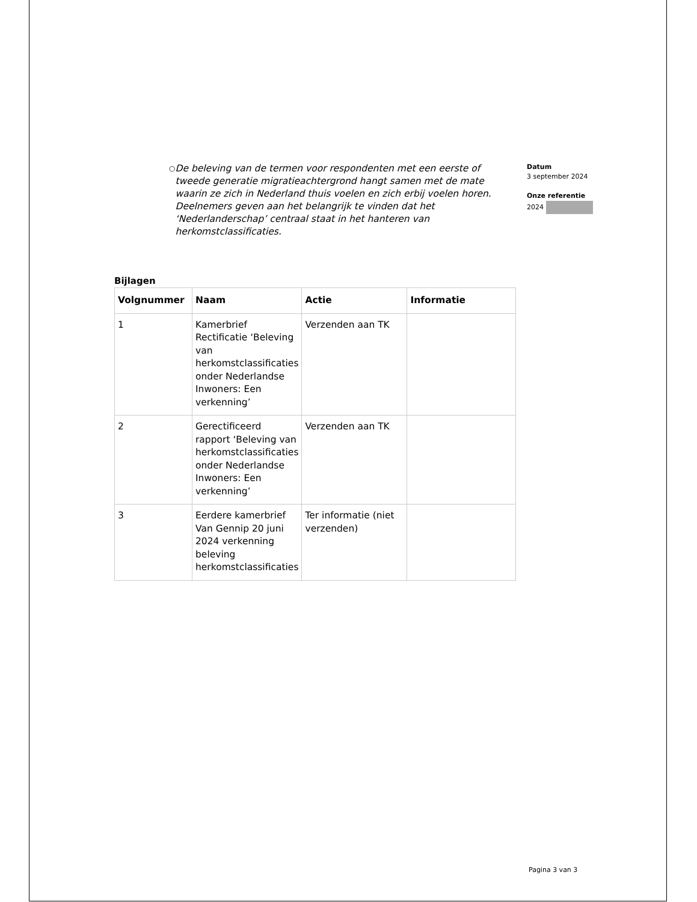○ De beleving van de termen voor respondenten met een eerste of tweede generatie migratieachtergrond hangt samen met de mate waarin ze zich in Nederland thuis voelen en zich erbij voelen horen. Deelnemers geven aan het belangrijk te vinden dat het ‘Nederlanderschap’ centraal staat in het hanteren van herkomstclassificaties.
Datum
3 september 2024
Onze referentie
2024
Bijlagen
| Volgnummer | Naam | Actie | Informatie |
| --- | --- | --- | --- |
| 1 | Kamerbrief Rectificatie ‘Beleving van herkomstclassificaties onder Nederlandse Inwoners: Een verkenning’ | Verzenden aan TK | |
| 2 | Gerectificeerd rapport ‘Beleving van herkomstclassificaties onder Nederlandse Inwoners: Een verkenning’ | Verzenden aan TK | |
| 3 | Eerdere kamerbrief Van Gennip 20 juni 2024 verkenning beleving herkomstclassificaties | Ter informatie (niet verzenden) | |
Pagina 3 van 3